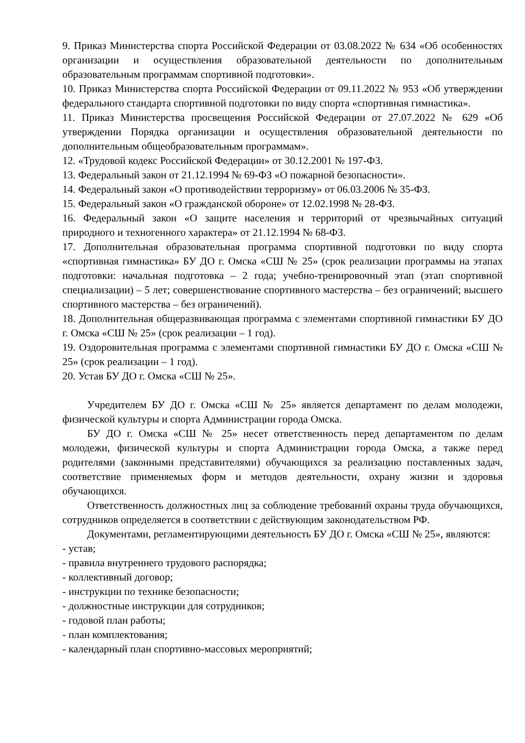9. Приказ Министерства спорта Российской Федерации от 03.08.2022 № 634 «Об особенностях организации и осуществления образовательной деятельности по дополнительным образовательным программам спортивной подготовки».
10. Приказ Министерства спорта Российской Федерации от 09.11.2022 № 953 «Об утверждении федерального стандарта спортивной подготовки по виду спорта «спортивная гимнастика».
11. Приказ Министерства просвещения Российской Федерации от 27.07.2022 № 629 «Об утверждении Порядка организации и осуществления образовательной деятельности по дополнительным общеобразовательным программам».
12. «Трудовой кодекс Российской Федерации» от 30.12.2001 № 197-ФЗ.
13. Федеральный закон от 21.12.1994 № 69-ФЗ «О пожарной безопасности».
14. Федеральный закон «О противодействии терроризму» от 06.03.2006 № 35-ФЗ.
15. Федеральный закон «О гражданской обороне» от 12.02.1998 № 28-ФЗ.
16. Федеральный закон «О защите населения и территорий от чрезвычайных ситуаций природного и техногенного характера» от 21.12.1994 № 68-ФЗ.
17. Дополнительная образовательная программа спортивной подготовки по виду спорта «спортивная гимнастика» БУ ДО г. Омска «СШ № 25» (срок реализации программы на этапах подготовки: начальная подготовка – 2 года; учебно-тренировочный этап (этап спортивной специализации) – 5 лет; совершенствование спортивного мастерства – без ограничений; высшего спортивного мастерства – без ограничений).
18. Дополнительная общеразвивающая программа с элементами спортивной гимнастики БУ ДО г. Омска «СШ № 25» (срок реализации – 1 год).
19. Оздоровительная программа с элементами спортивной гимнастики БУ ДО г. Омска «СШ № 25» (срок реализации – 1 год).
20. Устав БУ ДО г. Омска «СШ № 25».
Учредителем БУ ДО г. Омска «СШ № 25» является департамент по делам молодежи, физической культуры и спорта Администрации города Омска.
БУ ДО г. Омска «СШ № 25» несет ответственность перед департаментом по делам молодежи, физической культуры и спорта Администрации города Омска, а также перед родителями (законными представителями) обучающихся за реализацию поставленных задач, соответствие применяемых форм и методов деятельности, охрану жизни и здоровья обучающихся.
Ответственность должностных лиц за соблюдение требований охраны труда обучающихся, сотрудников определяется в соответствии с действующим законодательством РФ.
Документами, регламентирующими деятельность БУ ДО г. Омска «СШ № 25», являются:
- устав;
- правила внутреннего трудового распорядка;
- коллективный договор;
- инструкции по технике безопасности;
- должностные инструкции для сотрудников;
- годовой план работы;
- план комплектования;
- календарный план спортивно-массовых мероприятий;